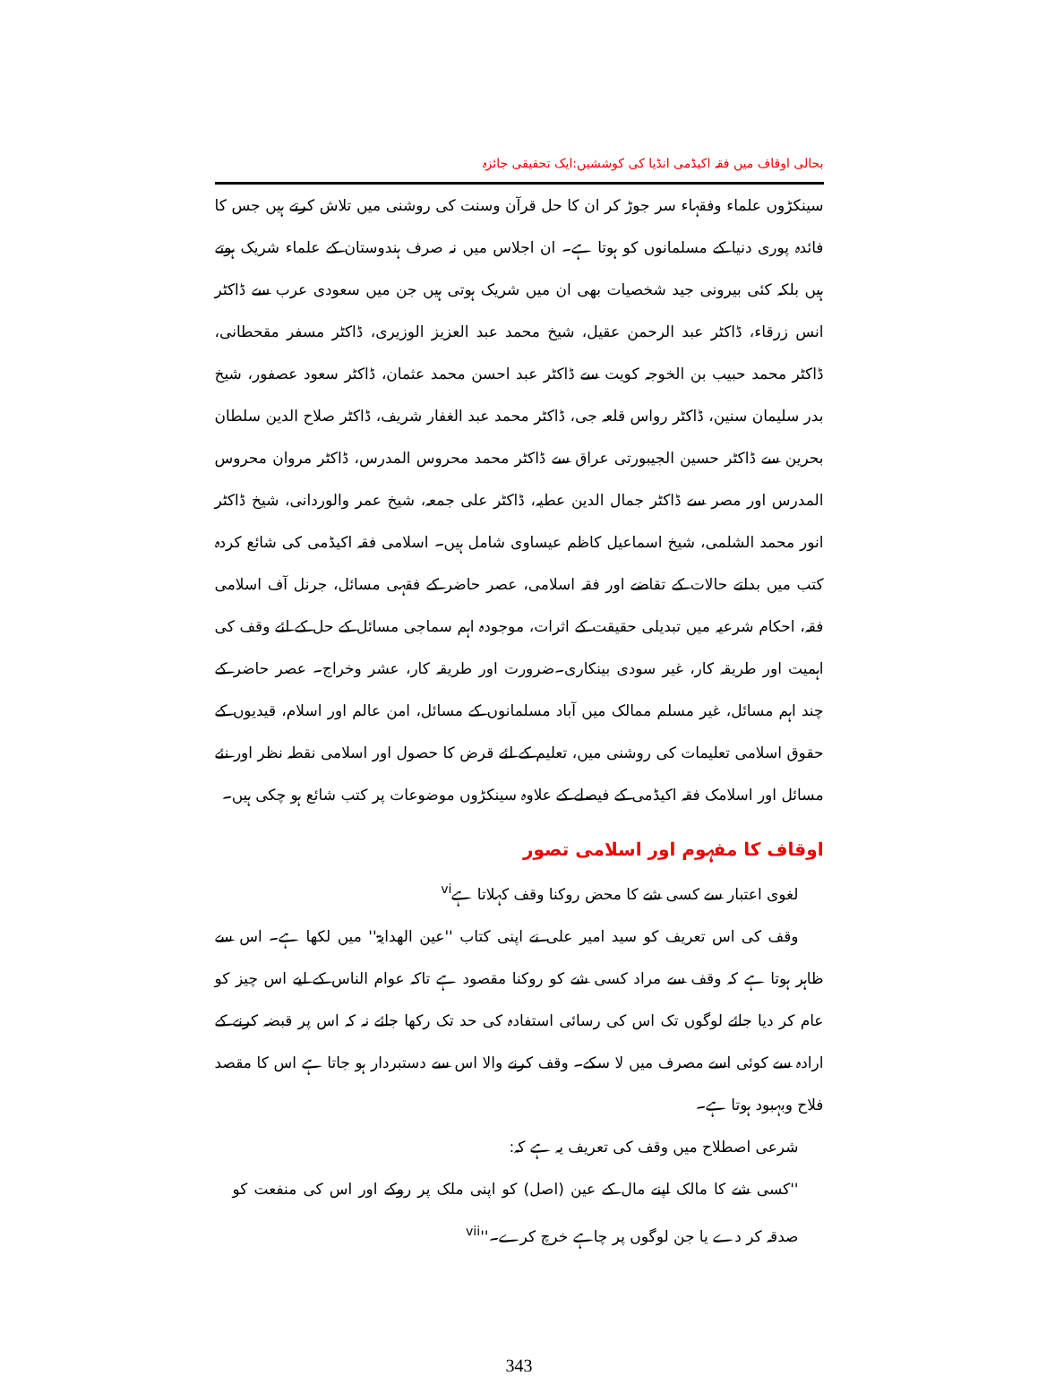بحالی اوقاف میں فقہ اکیڈمی انڈیا کی کوششیں:ایک تحقیقی جائزہ
سینکڑوں علماء وفقہاء سر جوڑ کر ان کا حل قرآن وسنت کی روشنی میں تلاش کرتے ہیں جس کا فائدہ پوری دنیا کے مسلمانوں کو ہوتا ہے۔ ان اجلاس میں نہ صرف ہندوستان کے علماء شریک ہوتے ہیں بلکہ کئی بیرونی جید شخصیات بھی ان میں شریک ہوتی ہیں جن میں سعودی عرب سے ڈاکٹر انس زرقاء، ڈاکٹر عبد الرحمن عقیل، شیخ محمد عبد العزیز الوزیری، ڈاکٹر مسفر مقحطانی، ڈاکٹر محمد حبیب بن الخوجہ کویت سے ڈاکٹر عبد احسن محمد عثمان، ڈاکٹر سعود عصفور، شیخ بدر سلیمان سنین، ڈاکٹر رواس قلعہ جی، ڈاکٹر محمد عبد الغفار شریف، ڈاکٹر صلاح الدین سلطان بحرین سے ڈاکٹر حسین الجیبورتی عراق سے ڈاکٹر محمد محروس المدرس، ڈاکٹر مروان محروس المدرس اور مصر سے ڈاکٹر جمال الدین عطیہ، ڈاکٹر علی جمعہ، شیخ عمر والوردانی، شیخ ڈاکٹر انور محمد الشلمی، شیخ اسماعیل کاظم عیساوی شامل ہیں۔ اسلامی فقہ اکیڈمی کی شائع کردہ کتب میں بدلتے حالات کے تقاضے اور فقہ اسلامی، عصر حاضر کے فقہی مسائل، جرنل آف اسلامی فقہ، احکام شرعیہ میں تبدیلی حقیقت کے اثرات، موجودہ اہم سماجی مسائل کے حل کے لئے وقف کی اہمیت اور طریقہ کار، غیر سودی بینکاری۔ضرورت اور طریقہ کار، عشر وخراج۔ عصر حاضر کے چند اہم مسائل، غیر مسلم ممالک میں آباد مسلمانوں کے مسائل، امن عالم اور اسلام، قیدیوں کے حقوق اسلامی تعلیمات کی روشنی میں، تعلیم کے لئے قرض کا حصول اور اسلامی نقطہ نظر اور نئے مسائل اور اسلامک فقہ اکیڈمی کے فیصلے کے علاوہ سینکڑوں موضوعات پر کتب شائع ہو چکی ہیں۔
اوقاف کا مفہوم اور اسلامی تصور
لغوی اعتبار سے کسی شے کا محض روکنا وقف کہلاتا ہے<sup>vi</sup>
وقف کی اس تعریف کو سید امیر علی نے اپنی کتاب ''عین الھدایۃ'' میں لکھا ہے۔ اس سے ظاہر ہوتا ہے کہ وقف سے مراد کسی شے کو روکنا مقصود ہے تاکہ عوام الناس کے لیے اس چیز کو عام کر دیا جائے لوگوں تک اس کی رسائی استفادہ کی حد تک رکھا جائے نہ کہ اس پر قبضہ کرنے کے ارادہ سے کوئی اسے مصرف میں لا سکے۔ وقف کرنے والا اس سے دستبردار ہو جاتا ہے اس کا مقصد فلاح وبہبود ہوتا ہے۔
شرعی اصطلاح میں وقف کی تعریف یہ ہے کہ:
''کسی شے کا مالک اپنے مال کے عین (اصل) کو اپنی ملک پر روکے اور اس کی منفعت کو صدقہ کر دے یا جن لوگوں پر چاہے خرچ کرے۔''<sup>vii</sup>
343